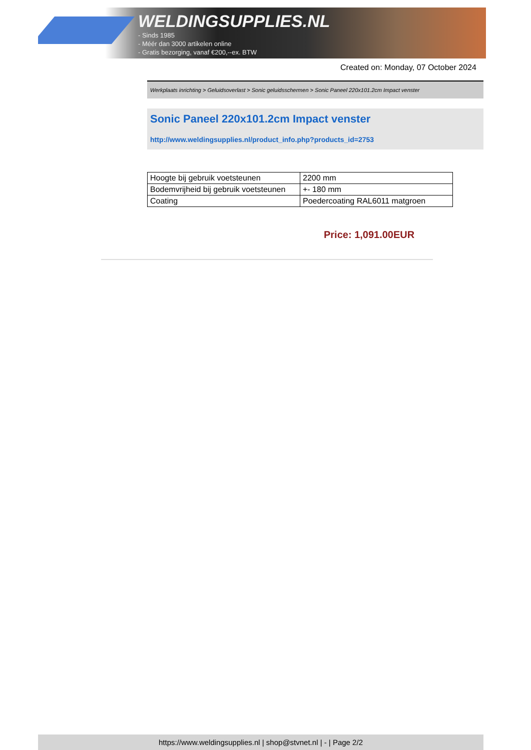WELDINGSUPPLIES.NL
- Sinds 1985
- Méér dan 3000 artikelen online
- Gratis bezorging, vanaf €200,--ex. BTW
Created on: Monday, 07 October 2024
Werkplaats inrichting > Geluidsoverlast > Sonic geluidsschermen > Sonic Paneel 220x101.2cm Impact venster
Sonic Paneel 220x101.2cm Impact venster
http://www.weldingsupplies.nl/product_info.php?products_id=2753
| Hoogte bij gebruik voetsteunen | 2200 mm |
| Bodemvrijheid bij gebruik voetsteunen | +- 180 mm |
| Coating | Poedercoating RAL6011 matgroen |
Price: 1,091.00EUR
https://www.weldingsupplies.nl | shop@stvnet.nl | - | Page 2/2